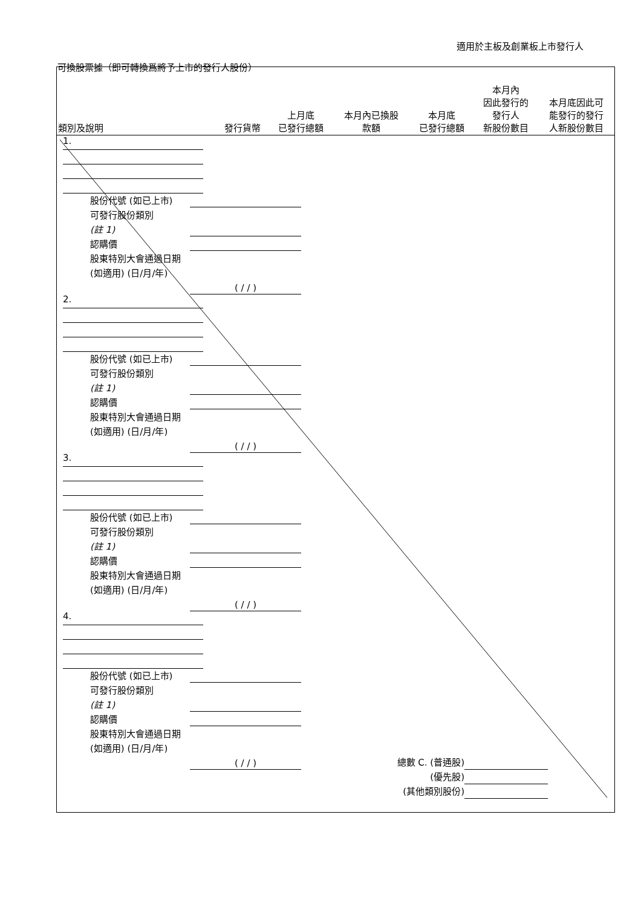適用於主板及創業板上市發行人
可換股票據（即可轉換爲將予上市的發行人股份）
| 類別及說明 | 發行貨幣 | 上月底 已發行總額 | 本月內已換股 款額 | 本月底 已發行總額 | 本月內 因此發行的 發行人 新股份數目 | 本月底因此可 能發行的發行 人新股份數目 |
| --- | --- | --- | --- | --- | --- | --- |
1.
股份代號 (如已上市)
可發行股份類別
(註 1)
認購價
股東特別大會通過日期 (如適用) (日/月/年) ( / / )
2.
股份代號 (如已上市)
可發行股份類別
(註 1)
認購價
股東特別大會通過日期 (如適用) (日/月/年) ( / / )
3.
股份代號 (如已上市)
可發行股份類別
(註 1)
認購價
股東特別大會通過日期 (如適用) (日/月/年) ( / / )
4.
股份代號 (如已上市)
可發行股份類別
(註 1)
認購價
股東特別大會通過日期 (如適用) (日/月/年) ( / / )
總數 C. (普通股)
(優先股)
(其他類別股份)